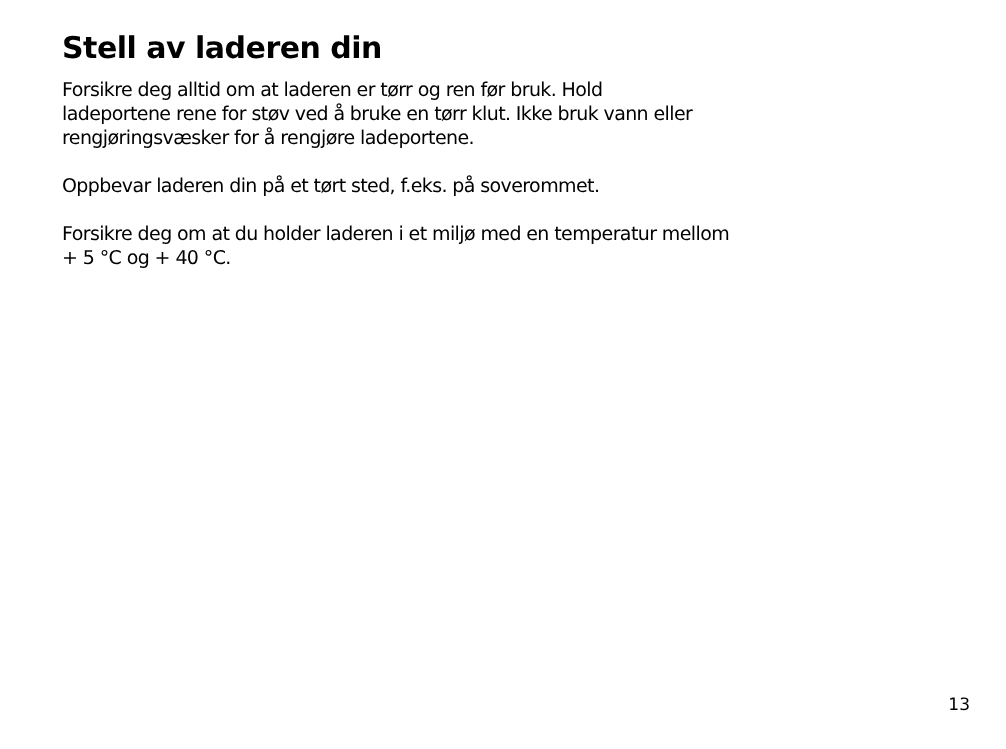Stell av laderen din
Forsikre deg alltid om at laderen er tørr og ren før bruk. Hold
ladeportene rene for støv ved å bruke en tørr klut. Ikke bruk vann eller
rengjøringsvæsker for å rengjøre ladeportene.
Oppbevar laderen din på et tørt sted, f.eks. på soverommet.
Forsikre deg om at du holder laderen i et miljø med en temperatur mellom
+ 5 °C og + 40 °C.
13